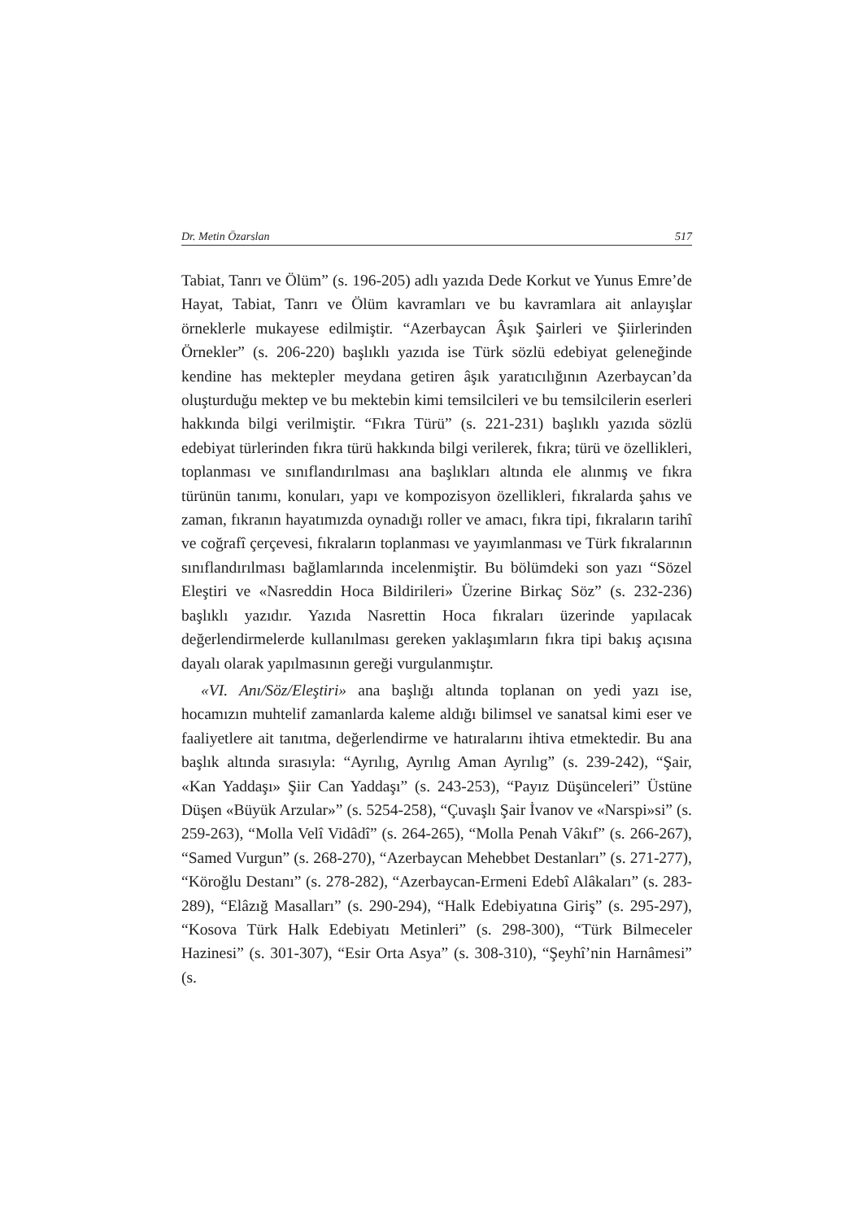Dr. Metin Özarslan 517
Tabiat, Tanrı ve Ölüm” (s. 196-205) adlı yazıda Dede Korkut ve Yunus Emre’de Hayat, Tabiat, Tanrı ve Ölüm kavramları ve bu kavramlara ait anlayışlar örneklerle mukayese edilmiştir. “Azerbaycan Âşık Şairleri ve Şiirlerinden Örnekler” (s. 206-220) başlıklı yazıda ise Türk sözlü edebiyat geleneğinde kendine has mektepler meydana getiren âşık yaratıcılığının Azerbaycan’da oluşturduğu mektep ve bu mektebin kimi temsilcileri ve bu temsilcilerin eserleri hakkında bilgi verilmiştir. “Fıkra Türü” (s. 221-231) başlıklı yazıda sözlü edebiyat türlerinden fıkra türü hakkında bilgi verilerek, fıkra; türü ve özellikleri, toplanması ve sınıflandırılması ana başlıkları altında ele alınmış ve fıkra türünün tanımı, konuları, yapı ve kompozisyon özellikleri, fıkralarda şahıs ve zaman, fıkranın hayatımızda oynadığı roller ve amacı, fıkra tipi, fıkraların tarihî ve coğrafî çerçevesi, fıkraların toplanması ve yayımlanması ve Türk fıkralarının sınıflandırılması bağlamlarında incelenmiştir. Bu bölümdeki son yazı “Sözel Eleştiri ve «Nasreddin Hoca Bildirileri» Üzerine Birkaç Söz” (s. 232-236) başlıklı yazıdır. Yazıda Nasrettin Hoca fıkraları üzerinde yapılacak değerlendirmelerde kullanılması gereken yaklaşımların fıkra tipi bakış açısına dayalı olarak yapılmasının gereği vurgulanmıştır.
«VI. Anı/Söz/Eleştiri» ana başlığı altında toplanan on yedi yazı ise, hocamızın muhtelif zamanlarda kaleme aldığı bilimsel ve sanatsal kimi eser ve faaliyetlere ait tanıtma, değerlendirme ve hatıralarını ihtiva etmektedir. Bu ana başlık altında sırasıyla: “Ayrılıg, Ayrılıg Aman Ayrılıg” (s. 239-242), “Şair, «Kan Yaddaşı» Şiir Can Yaddaşı” (s. 243-253), “Payız Düşünceleri” Üstüne Düşen «Büyük Arzular»” (s. 5254-258), “Çuvaşlı Şair İvanov ve «Narspi»si” (s. 259-263), “Molla Velî Vidâdî” (s. 264-265), “Molla Penah Vâkıf” (s. 266-267), “Samed Vurgun” (s. 268-270), “Azerbaycan Mehebbet Destanları” (s. 271-277), “Köroğlu Destanı” (s. 278-282), “Azerbaycan-Ermeni Edebî Alâkaları” (s. 283-289), “Elâzığ Masalları” (s. 290-294), “Halk Edebiyatına Giriş” (s. 295-297), “Kosova Türk Halk Edebiyatı Metinleri” (s. 298-300), “Türk Bilmeceler Hazinesi” (s. 301-307), “Esir Orta Asya” (s. 308-310), “Şeyhî’nin Harnâmesi” (s.